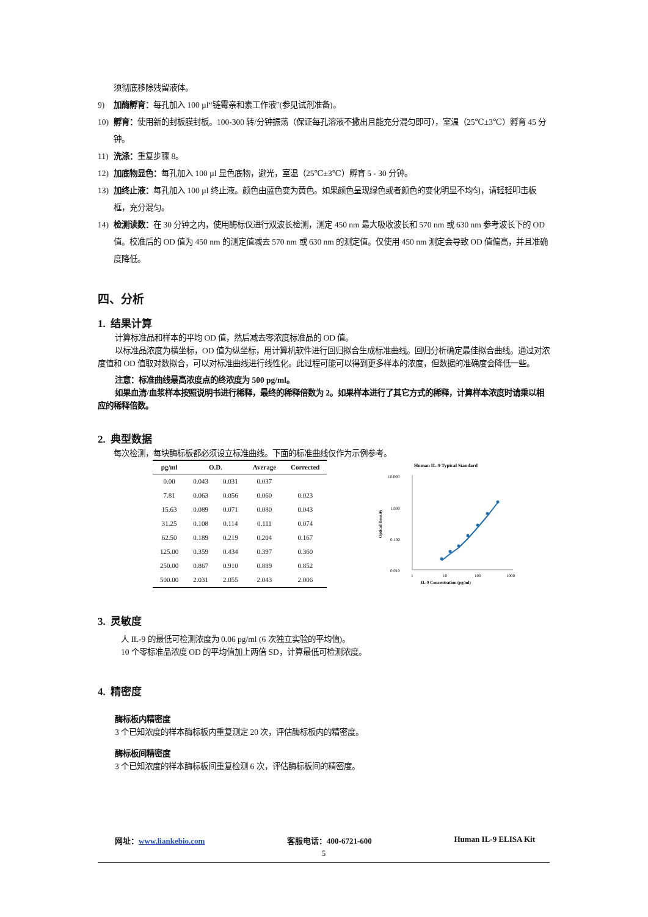须彻底移除残留液体。
9) 加酶孵育：每孔加入 100 µl“链霉亲和素工作液”(参见试剂准备)。
10) 孵育：使用新的封板膜封板。100-300 转/分钟振荡（保证每孔溶液不撒出且能充分混匀即可），室温（25℃±3℃）孵育 45 分钟。
11) 洗涤：重复步骤 8。
12) 加底物显色：每孔加入 100 µl 显色底物，避光，室温（25℃±3℃）孵育 5 - 30 分钟。
13) 加终止液：每孔加入 100 µl 终止液。颜色由蓝色变为黄色。如果颜色呈现绿色或者颜色的变化明显不均匀，请轻轻叩击板框，充分混匀。
14) 检测读数：在 30 分钟之内，使用酶标仪进行双波长检测，测定 450 nm 最大吸收波长和 570 nm 或 630 nm 参考波长下的 OD 值。校准后的 OD 值为 450 nm 的测定值减去 570 nm 或 630 nm 的测定值。仅使用 450 nm 测定会导致 OD 值偏高，并且准确度降低。
四、分析
1. 结果计算
计算标准品和样本的平均 OD 值，然后减去零浓度标准品的 OD 值。
以标准品浓度为横坐标，OD 值为纵坐标，用计算机软件进行回归拟合生成标准曲线。回归分析确定最佳拟合曲线。通过对浓度值和 OD 值取对数拟合，可以对标准曲线进行线性化。此过程可能可以得到更多样本的浓度，但数据的准确度会降低一些。
注意：标准曲线最高浓度点的终浓度为 500 pg/ml。
如果血清/血浆样本按照说明书进行稀释，最终的稀释倍数为 2。如果样本进行了其它方式的稀释，计算样本浓度时请乘以相应的稀释倍数。
2. 典型数据
每次检测，每块酶标板都必须设立标准曲线。下面的标准曲线仅作为示例参考。
| pg/ml | O.D. | | Average | Corrected |
| --- | --- | --- | --- | --- |
| 0.00 | 0.043 | 0.031 | 0.037 | |
| 7.81 | 0.063 | 0.056 | 0.060 | 0.023 |
| 15.63 | 0.089 | 0.071 | 0.080 | 0.043 |
| 31.25 | 0.108 | 0.114 | 0.111 | 0.074 |
| 62.50 | 0.189 | 0.219 | 0.204 | 0.167 |
| 125.00 | 0.359 | 0.434 | 0.397 | 0.360 |
| 250.00 | 0.867 | 0.910 | 0.889 | 0.852 |
| 500.00 | 2.031 | 2.055 | 2.043 | 2.006 |
Human IL-9 Typical Standard
10.000
1.000
0.100
0.010
1
10
100
1000
IL-9 Concentration (pg/ml)
Optical Density
3. 灵敏度
人 IL-9 的最低可检测浓度为 0.06 pg/ml (6 次独立实验的平均值)。
10 个零标准品浓度 OD 的平均值加上两倍 SD，计算最低可检测浓度。
4. 精密度
酶标板内精密度
3 个已知浓度的样本酶标板内重复测定 20 次，评估酶标板内的精密度。
酶标板间精密度
3 个已知浓度的样本酶标板间重复检测 6 次，评估酶标板间的精密度。
网址：www.liankebio.com 客服电话：400-6721-600 Human IL-9 ELISA Kit
5